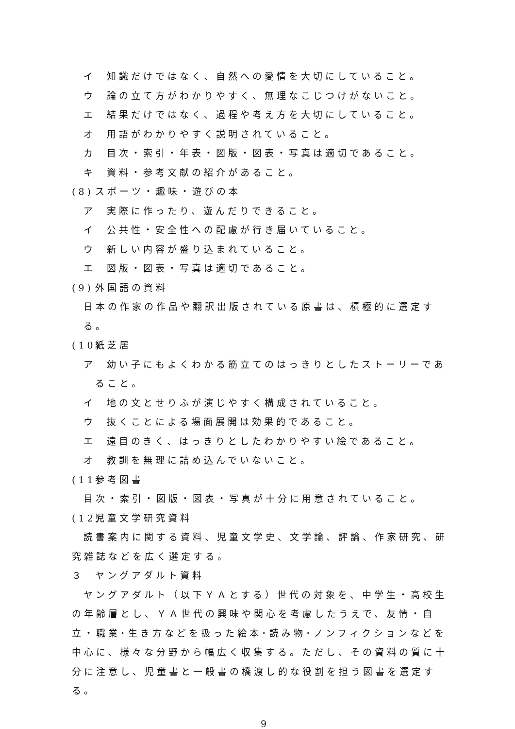イ 知識だけではなく、自然への愛情を大切にしていること。
ウ 論の立て方がわかりやすく、無理なこじつけがないこと。
エ 結果だけではなく、過程や考え方を大切にしていること。
オ 用語がわかりやすく説明されていること。
カ 目次・索引・年表・図版・図表・写真は適切であること。
キ 資料・参考文献の紹介があること。
(8) スポーツ・趣味・遊びの本
ア 実際に作ったり、遊んだりできること。
イ 公共性・安全性への配慮が行き届いていること。
ウ 新しい内容が盛り込まれていること。
エ 図版・図表・写真は適切であること。
(9) 外国語の資料
日本の作家の作品や翻訳出版されている原書は、積極的に選定する。
(10) 紙芝居
ア 幼い子にもよくわかる筋立てのはっきりとしたストーリーであ
ること。
イ 地の文とせりふが演じやすく構成されていること。
ウ 抜くことによる場面展開は効果的であること。
エ 遠目のきく、はっきりとしたわかりやすい絵であること。
オ 教訓を無理に詰め込んでいないこと。
(11) 参考図書
目次・索引・図版・図表・写真が十分に用意されていること。
(12) 児童文学研究資料
読書案内に関する資料、児童文学史、文学論、評論、作家研究、研究雑誌などを広く選定する。
３ ヤングアダルト資料
ヤングアダルト（以下ＹＡとする）世代の対象を、中学生・高校生の年齢層とし、ＹＡ世代の興味や関心を考慮したうえで、友情・自立・職業･生き方などを扱った絵本･読み物･ノンフィクションなどを中心に、様々な分野から幅広く収集する。ただし、その資料の質に十分に注意し、児童書と一般書の橋渡し的な役割を担う図書を選定する。
9